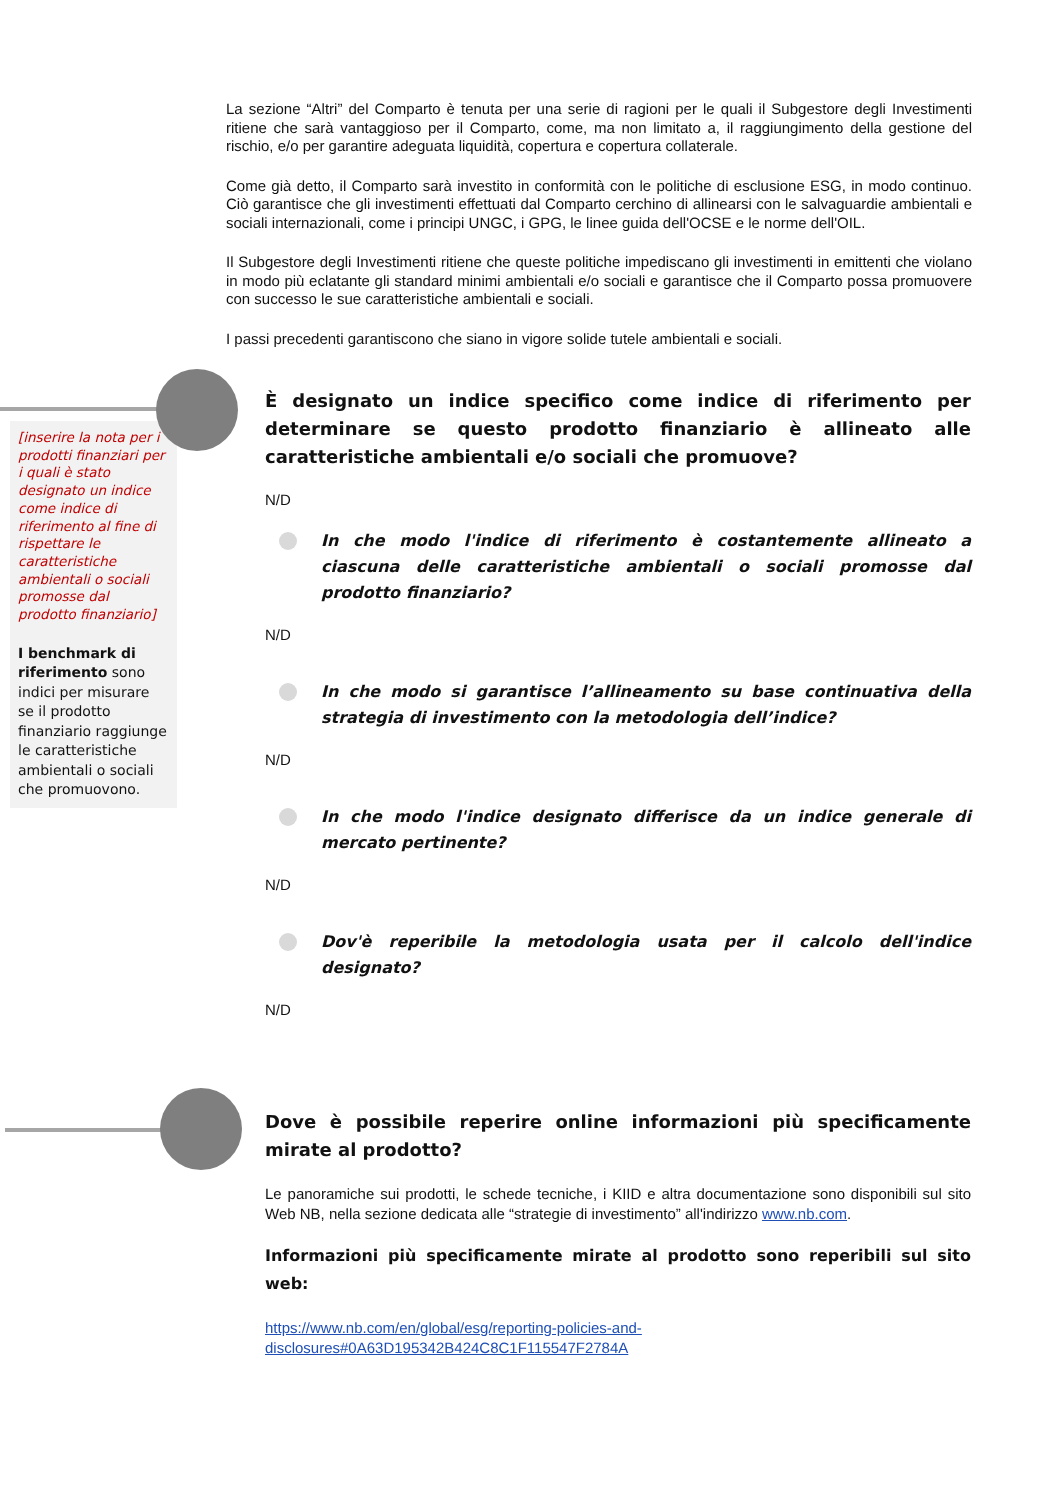La sezione “Altri” del Comparto è tenuta per una serie di ragioni per le quali il Subgestore degli Investimenti ritiene che sarà vantaggioso per il Comparto, come, ma non limitato a, il raggiungimento della gestione del rischio, e/o per garantire adeguata liquidità, copertura e copertura collaterale.
Come già detto, il Comparto sarà investito in conformità con le politiche di esclusione ESG, in modo continuo. Ciò garantisce che gli investimenti effettuati dal Comparto cerchino di allinearsi con le salvaguardie ambientali e sociali internazionali, come i principi UNGC, i GPG, le linee guida dell'OCSE e le norme dell'OIL.
Il Subgestore degli Investimenti ritiene che queste politiche impediscano gli investimenti in emittenti che violano in modo più eclatante gli standard minimi ambientali e/o sociali e garantisce che il Comparto possa promuovere con successo le sue caratteristiche ambientali e sociali.
I passi precedenti garantiscono che siano in vigore solide tutele ambientali e sociali.
[inserire la nota per i prodotti finanziari per i quali è stato designato un indice come indice di riferimento al fine di rispettare le caratteristiche ambientali o sociali promosse dal prodotto finanziario]
I benchmark di riferimento sono indici per misurare se il prodotto finanziario raggiunge le caratteristiche ambientali o sociali che promuovono.
È designato un indice specifico come indice di riferimento per determinare se questo prodotto finanziario è allineato alle caratteristiche ambientali e/o sociali che promuove?
N/D
In che modo l'indice di riferimento è costantemente allineato a ciascuna delle caratteristiche ambientali o sociali promosse dal prodotto finanziario?
N/D
In che modo si garantisce l’allineamento su base continuativa della strategia di investimento con la metodologia dell’indice?
N/D
In che modo l'indice designato differisce da un indice generale di mercato pertinente?
N/D
Dov'è reperibile la metodologia usata per il calcolo dell'indice designato?
N/D
Dove è possibile reperire online informazioni più specificamente mirate al prodotto?
Le panoramiche sui prodotti, le schede tecniche, i KIID e altra documentazione sono disponibili sul sito Web NB, nella sezione dedicata alle “strategie di investimento” all'indirizzo www.nb.com.
Informazioni più specificamente mirate al prodotto sono reperibili sul sito web:
https://www.nb.com/en/global/esg/reporting-policies-and-
disclosures#0A63D195342B424C8C1F115547F2784A